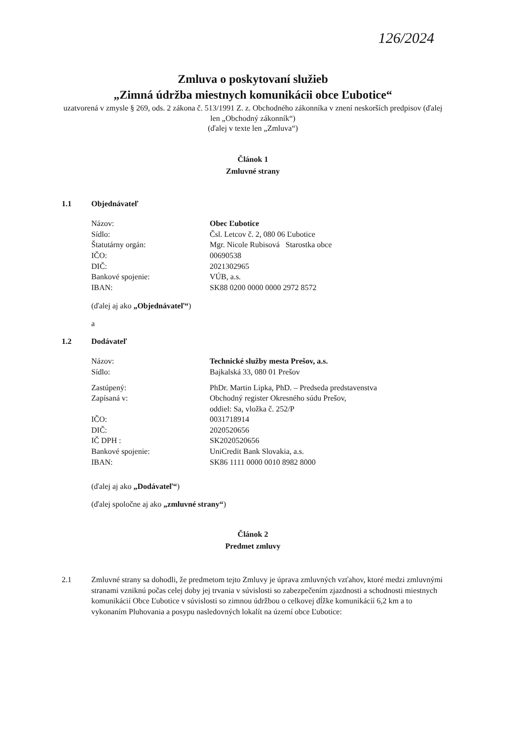126/2024
Zmluva o poskytovaní služieb
„Zimná údržba miestnych komunikácii obce Ľubotice“
uzatvorená v zmysle § 269, ods. 2 zákona č. 513/1991 Z. z. Obchodného zákonníka v znení neskorších predpisov (ďalej len „Obchodný zákonník“)
(ďalej v texte len „Zmluva“)
Článok 1
Zmluvné strany
1.1 Objednávateľ
| Názov: | Obec Ľubotice |
| Sídlo: | Čsl. Letcov č. 2, 080 06 Ľubotice |
| Štatutárny orgán: | Mgr. Nicole Rubisová Starostka obce |
| IČO: | 00690538 |
| DIČ: | 2021302965 |
| Bankové spojenie: | VÚB, a.s. |
| IBAN: | SK88 0200 0000 0000 2972 8572 |
(ďalej aj ako „Objednávateľ“)
a
1.2 Dodávateľ
| Názov: | Technické služby mesta Prešov, a.s. |
| Sídlo: | Bajkalská 33, 080 01 Prešov |
| Zastúpený: | PhDr. Martin Lipka, PhD. – Predseda predstavenstva |
| Zapísaná v: | Obchodný register Okresného súdu Prešov, oddiel: Sa, vložka č. 252/P |
| IČO: | 0031718914 |
| DIČ: | 2020520656 |
| IČ DPH : | SK2020520656 |
| Bankové spojenie: | UniCredit Bank Slovakia, a.s. |
| IBAN: | SK86 1111 0000 0010 8982 8000 |
(ďalej aj ako „Dodávateľ“)
(ďalej spoločne aj ako „zmluvné strany“)
Článok 2
Predmet zmluvy
2.1 Zmluvné strany sa dohodli, že predmetom tejto Zmluvy je úprava zmluvných vzťahov, ktoré medzi zmluvnými stranami vzniknú počas celej doby jej trvania v súvislosti so zabezpečením zjazdnosti a schodnosti miestnych komunikácií Obce Ľubotice v súvislosti so zimnou údržbou o celkovej dĺžke komunikácií 6,2 km a to vykonaním Pluhovania a posypu nasledovných lokalít na území obce Ľubotice: